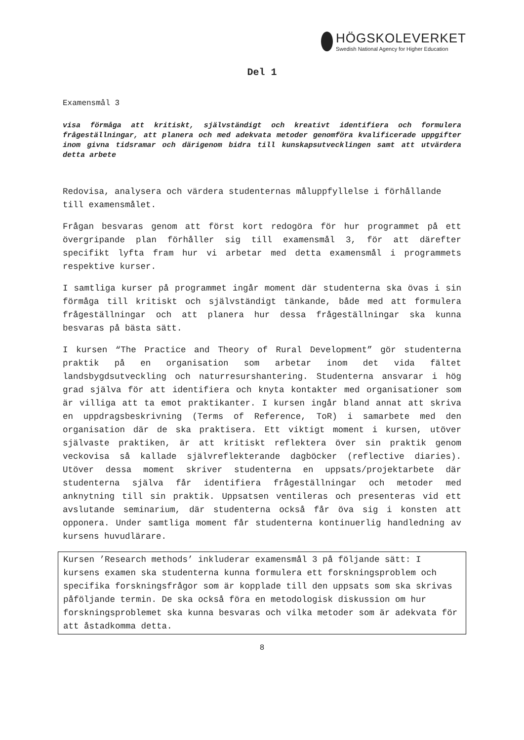HÖGSKOLEVERKET
Swedish National Agency for Higher Education
Del 1
Examensmål 3
visa förmåga att kritiskt, självständigt och kreativt identifiera och formulera frågeställningar, att planera och med adekvata metoder genomföra kvalificerade uppgifter inom givna tidsramar och därigenom bidra till kunskapsutvecklingen samt att utvärdera detta arbete
Redovisa, analysera och värdera studenternas måluppfyllelse i förhållande till examensmålet.
Frågan besvaras genom att först kort redogöra för hur programmet på ett övergripande plan förhåller sig till examensmål 3, för att därefter specifikt lyfta fram hur vi arbetar med detta examensmål i programmets respektive kurser.
I samtliga kurser på programmet ingår moment där studenterna ska övas i sin förmåga till kritiskt och självständigt tänkande, både med att formulera frågeställningar och att planera hur dessa frågeställningar ska kunna besvaras på bästa sätt.
I kursen “The Practice and Theory of Rural Development” gör studenterna praktik på en organisation som arbetar inom det vida fältet landsbygdsutveckling och naturresurshantering. Studenterna ansvarar i hög grad själva för att identifiera och knyta kontakter med organisationer som är villiga att ta emot praktikanter. I kursen ingår bland annat att skriva en uppdragsbeskrivning (Terms of Reference, ToR) i samarbete med den organisation där de ska praktisera. Ett viktigt moment i kursen, utöver självaste praktiken, är att kritiskt reflektera över sin praktik genom veckovisa så kallade självreflekterande dagböcker (reflective diaries). Utöver dessa moment skriver studenterna en uppsats/projektarbete där studenterna själva får identifiera frågeställningar och metoder med anknytning till sin praktik. Uppsatsen ventileras och presenteras vid ett avslutande seminarium, där studenterna också får öva sig i konsten att opponera. Under samtliga moment får studenterna kontinuerlig handledning av kursens huvudlärare.
Kursen ’Research methods’ inkluderar examensmål 3 på följande sätt: I kursens examen ska studenterna kunna formulera ett forskningsproblem och specifika forskningsfrågor som är kopplade till den uppsats som ska skrivas påföljande termin. De ska också föra en metodologisk diskussion om hur forskningsproblemet ska kunna besvaras och vilka metoder som är adekvata för att åstadkomma detta.
8